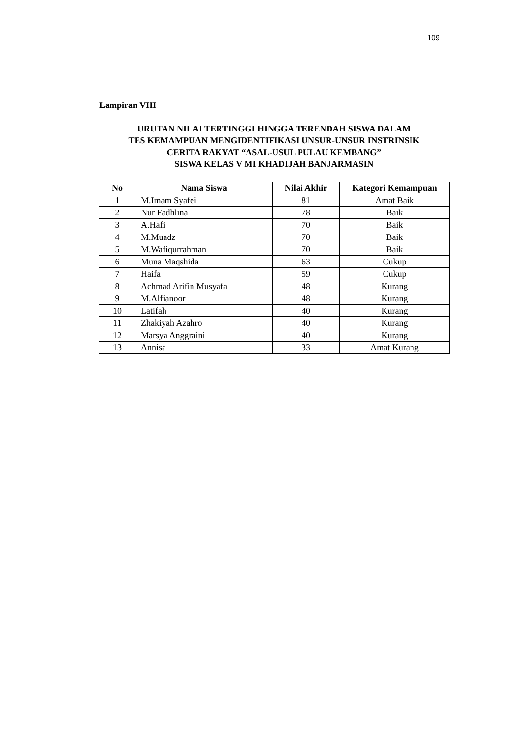109
Lampiran VIII
URUTAN NILAI TERTINGGI HINGGA TERENDAH SISWA DALAM
TES KEMAMPUAN MENGIDENTIFIKASI UNSUR-UNSUR INSTRINSIK
CERITA RAKYAT “ASAL-USUL PULAU KEMBANG”
SISWA KELAS V MI KHADIJAH BANJARMASIN
| No | Nama Siswa | Nilai Akhir | Kategori Kemampuan |
| --- | --- | --- | --- |
| 1 | M.Imam Syafei | 81 | Amat Baik |
| 2 | Nur Fadhlina | 78 | Baik |
| 3 | A.Hafi | 70 | Baik |
| 4 | M.Muadz | 70 | Baik |
| 5 | M.Wafiqurrahman | 70 | Baik |
| 6 | Muna Maqshida | 63 | Cukup |
| 7 | Haifa | 59 | Cukup |
| 8 | Achmad Arifin Musyafa | 48 | Kurang |
| 9 | M.Alfianoor | 48 | Kurang |
| 10 | Latifah | 40 | Kurang |
| 11 | Zhakiyah Azahro | 40 | Kurang |
| 12 | Marsya Anggraini | 40 | Kurang |
| 13 | Annisa | 33 | Amat Kurang |